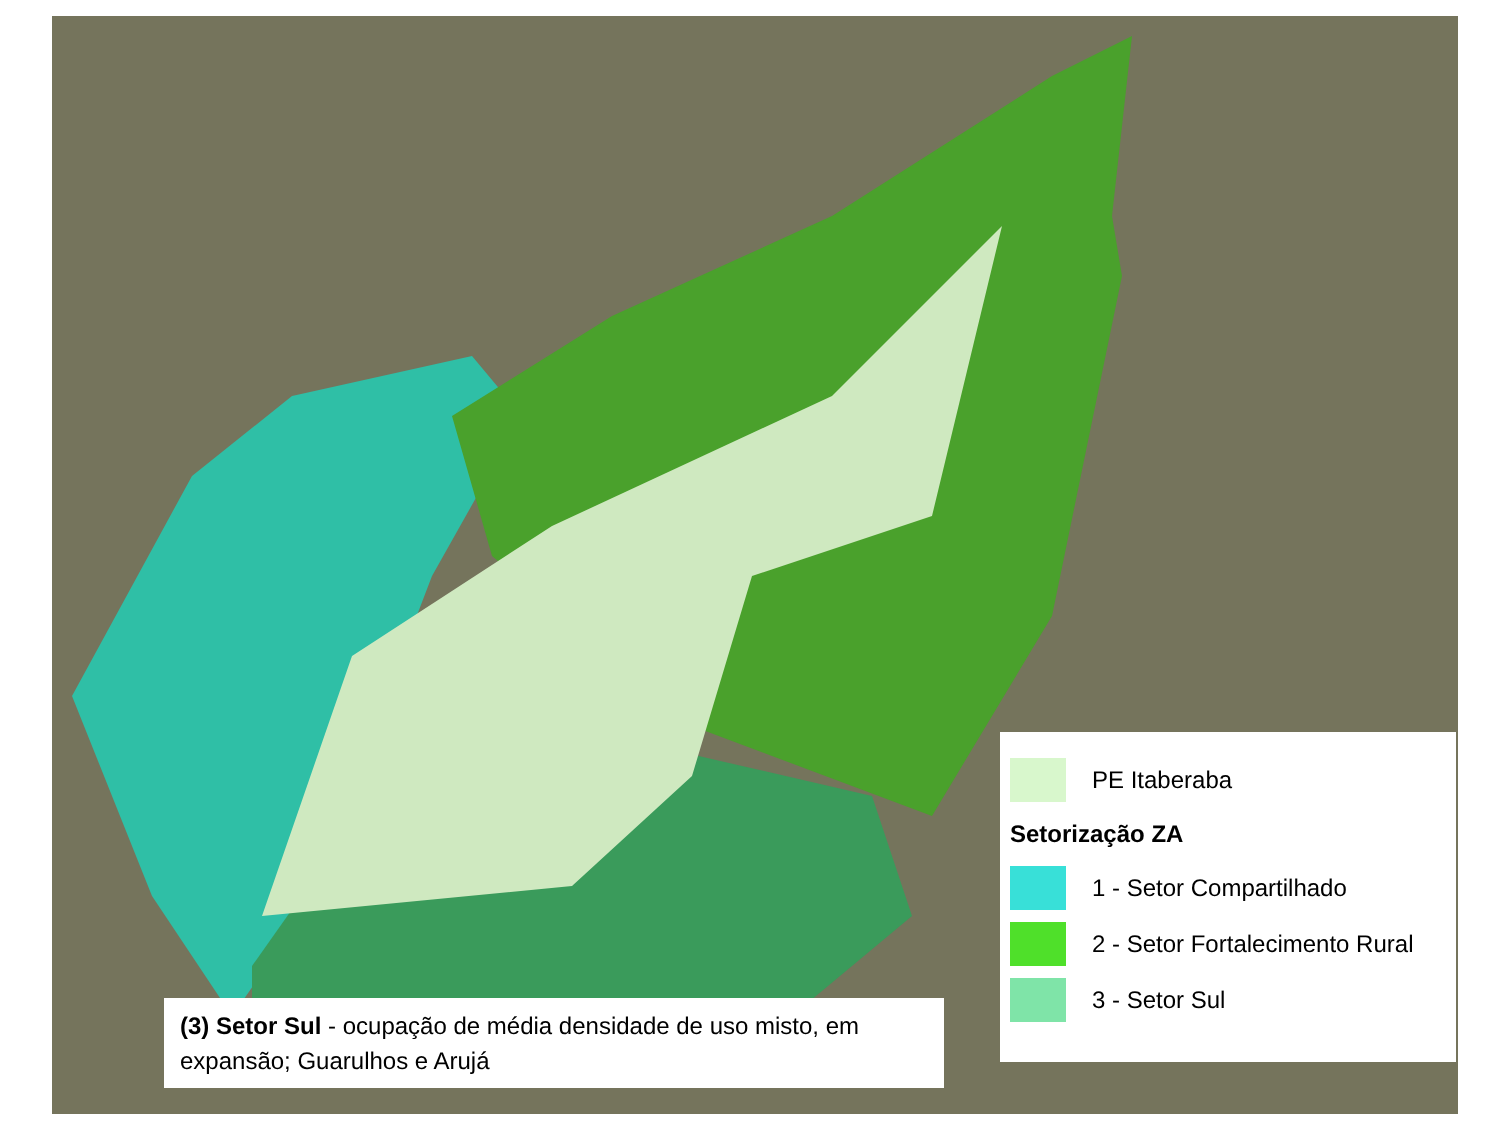PE Itaberaba
Setorização ZA
1 - Setor Compartilhado
2 - Setor Fortalecimento Rural
3 - Setor Sul
(3) Setor Sul - ocupação de média densidade de uso misto, em expansão; Guarulhos e Arujá